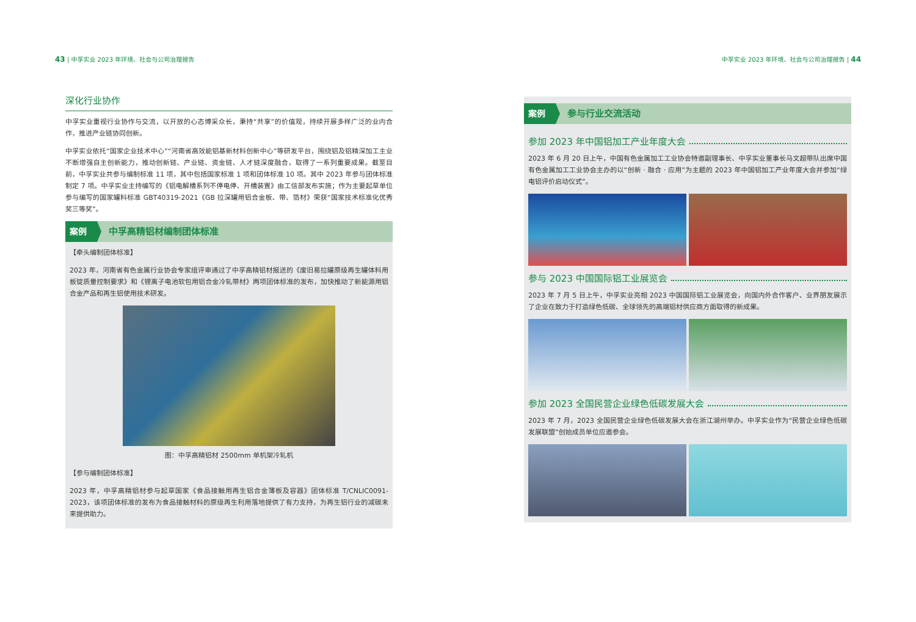43 | 中孚实业 2023 年环境、社会与公司治理报告
深化行业协作
中孚实业重视行业协作与交流，以开放的心态博采众长，秉持“共享”的价值观，持续开展多样广泛的业内合作，推进产业链协同创新。
中孚实业依托“国家企业技术中心”“河南省高效能铝基新材料创新中心”等研发平台，围绕铝及铝精深加工主业不断增强自主创新能力，推动创新链、产业链、资金链、人才链深度融合，取得了一系列重要成果。截至目前，中孚实业共参与编制标准 11 项，其中包括国家标准 1 项和团体标准 10 项。其中 2023 年参与团体标准制定 7 项。中孚实业主持编写的《铝电解槽系列不停电停、开槽装置》由工信部发布实施；作为主要起草单位参与编写的国家罐料标准 GBT40319-2021《GB 拉深罐用铝合金板、带、箔材》荣获“国家技术标准化优秀奖三等奖”。
案例
中孚高精铝材编制团体标准
【牵头编制团体标准】
2023 年，河南省有色金属行业协会专家组评审通过了中孚高精铝材报送的《废旧易拉罐原级再生罐体料用板锭质量控制要求》和《锂离子电池软包用铝合金冷轧带材》两项团体标准的发布，加快推动了新能源用铝合金产品和再生铝使用技术研发。
图：中孚高精铝材 2500mm 单机架冷轧机
【参与编制团体标准】
2023 年，中孚高精铝材参与起草国家《食品接触用再生铝合金薄板及容器》团体标准 T/CNLIC0091-2023，该项团体标准的发布为食品接触材料的原级再生利用落地提供了有力支持，为再生铝行业的减碳未来提供助力。
中孚实业 2023 年环境、社会与公司治理报告 | 44
案例
参与行业交流活动
参加 2023 年中国铝加工产业年度大会
2023 年 6 月 20 日上午，中国有色金属加工工业协会特邀副理事长、中孚实业董事长马文超带队出席中国有色金属加工工业协会主办的以“创新 · 融合 · 应用”为主题的 2023 年中国铝加工产业年度大会并参加“绿电铝评价启动仪式”。
参与 2023 中国国际铝工业展览会
2023 年 7 月 5 日上午，中孚实业亮相 2023 中国国际铝工业展览会，向国内外合作客户、业界朋友展示了企业在致力于打造绿色低碳、全球领先的高端铝材供应商方面取得的新成果。
参加 2023 全国民营企业绿色低碳发展大会
2023 年 7 月，2023 全国民营企业绿色低碳发展大会在浙江湖州举办。中孚实业作为“民营企业绿色低碳发展联盟”创始成员单位应邀参会。